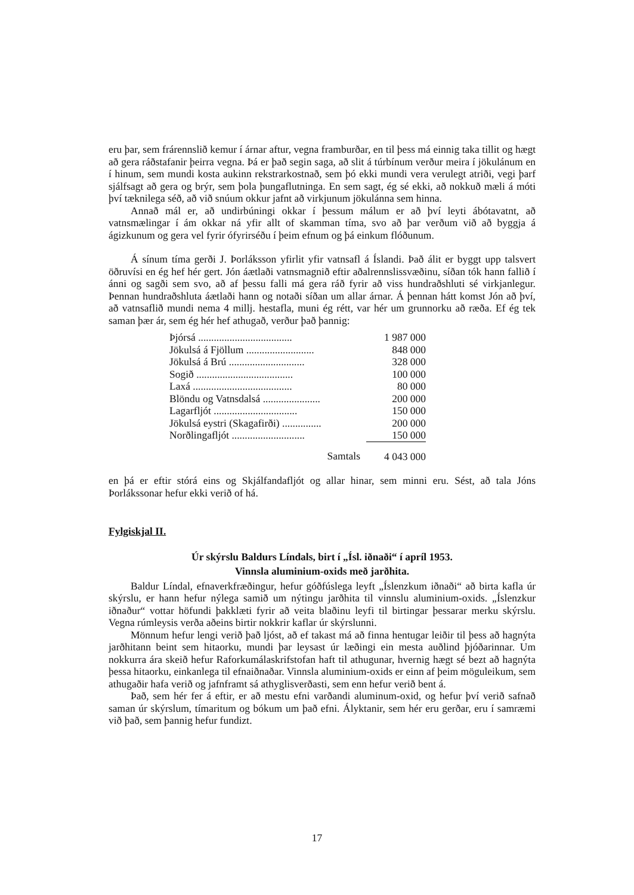eru þar, sem frárennslið kemur í árnar aftur, vegna framburðar, en til þess má einnig taka tillit og hægt að gera ráðstafanir þeirra vegna. Þá er það segin saga, að slit á túrbínum verður meira í jökulánum en í hinum, sem mundi kosta aukinn rekstrarkostnað, sem þó ekki mundi vera verulegt atriði, vegi þarf sjálfsagt að gera og brýr, sem þola þungaflutninga. En sem sagt, ég sé ekki, að nokkuð mæli á móti því tæknilega séð, að við snúum okkur jafnt að virkjunum jökulánna sem hinna.
Annað mál er, að undirbúningi okkar í þessum málum er að því leyti ábótavatnt, að vatnsmælingar í ám okkar ná yfir allt of skamman tíma, svo að þar verðum við að byggja á ágizkunum og gera vel fyrir ófyrirséðu í þeim efnum og þá einkum flóðunum.
Á sínum tíma gerði J. Þorláksson yfirlit yfir vatnsafl á Íslandi. Það álit er byggt upp talsvert öðruvísi en ég hef hér gert. Jón áætlaði vatnsmagnið eftir aðalrennslissvæðinu, síðan tók hann fallið í ánni og sagði sem svo, að af þessu falli má gera ráð fyrir að viss hundraðshluti sé virkjanlegur. Þennan hundraðshluta áætlaði hann og notaði síðan um allar árnar. Á þennan hátt komst Jón að því, að vatnsaflið mundi nema 4 millj. hestafla, muni ég rétt, var hér um grunnorku að ræða. Ef ég tek saman þær ár, sem ég hér hef athugað, verður það þannig:
| Þjórsá .................................... | 1 987 000 |
| Jökulsá á Fjöllum .......................... | 848 000 |
| Jökulsá á Brú ............................. | 328 000 |
| Sogið ..................................... | 100 000 |
| Laxá ...................................... | 80 000 |
| Blöndu og Vatnsdalsá ...................... | 200 000 |
| Lagarfljót ................................ | 150 000 |
| Jökulsá eystri (Skagafirði) ............... | 200 000 |
| Norðlingafljót ............................ | 150 000 |
| Samtals | 4 043 000 |
en þá er eftir stórá eins og Skjálfandafljót og allar hinar, sem minni eru. Sést, að tala Jóns Þorlákssonar hefur ekki verið of há.
Fylgiskjal II.
Úr skýrslu Baldurs Líndals, birt í „Ísl. iðnaði“ í apríl 1953.
Vinnsla aluminium-oxids með jarðhita.
Baldur Líndal, efnaverkfræðingur, hefur góðfúslega leyft „Íslenzkum iðnaði“ að birta kafla úr skýrslu, er hann hefur nýlega samið um nýtingu jarðhita til vinnslu aluminium-oxids. „Íslenzkur iðnaður“ vottar höfundi þakklæti fyrir að veita blaðinu leyfi til birtingar þessarar merku skýrslu. Vegna rúmleysis verða aðeins birtir nokkrir kaflar úr skýrslunni.
Mönnum hefur lengi verið það ljóst, að ef takast má að finna hentugar leiðir til þess að hagnýta jarðhitann beint sem hitaorku, mundi þar leysast úr læðingi ein mesta auðlind þjóðarinnar. Um nokkurra ára skeið hefur Raforkumálaskrifstofan haft til athugunar, hvernig hægt sé bezt að hagnýta þessa hitaorku, einkanlega til efnaiðnaðar. Vinnsla aluminium-oxids er einn af þeim möguleikum, sem athugaðir hafa verið og jafnframt sá athyglisverðasti, sem enn hefur verið bent á.
Það, sem hér fer á eftir, er að mestu efni varðandi aluminum-oxid, og hefur því verið safnað saman úr skýrslum, tímaritum og bókum um það efni. Ályktanir, sem hér eru gerðar, eru í samræmi við það, sem þannig hefur fundizt.
17